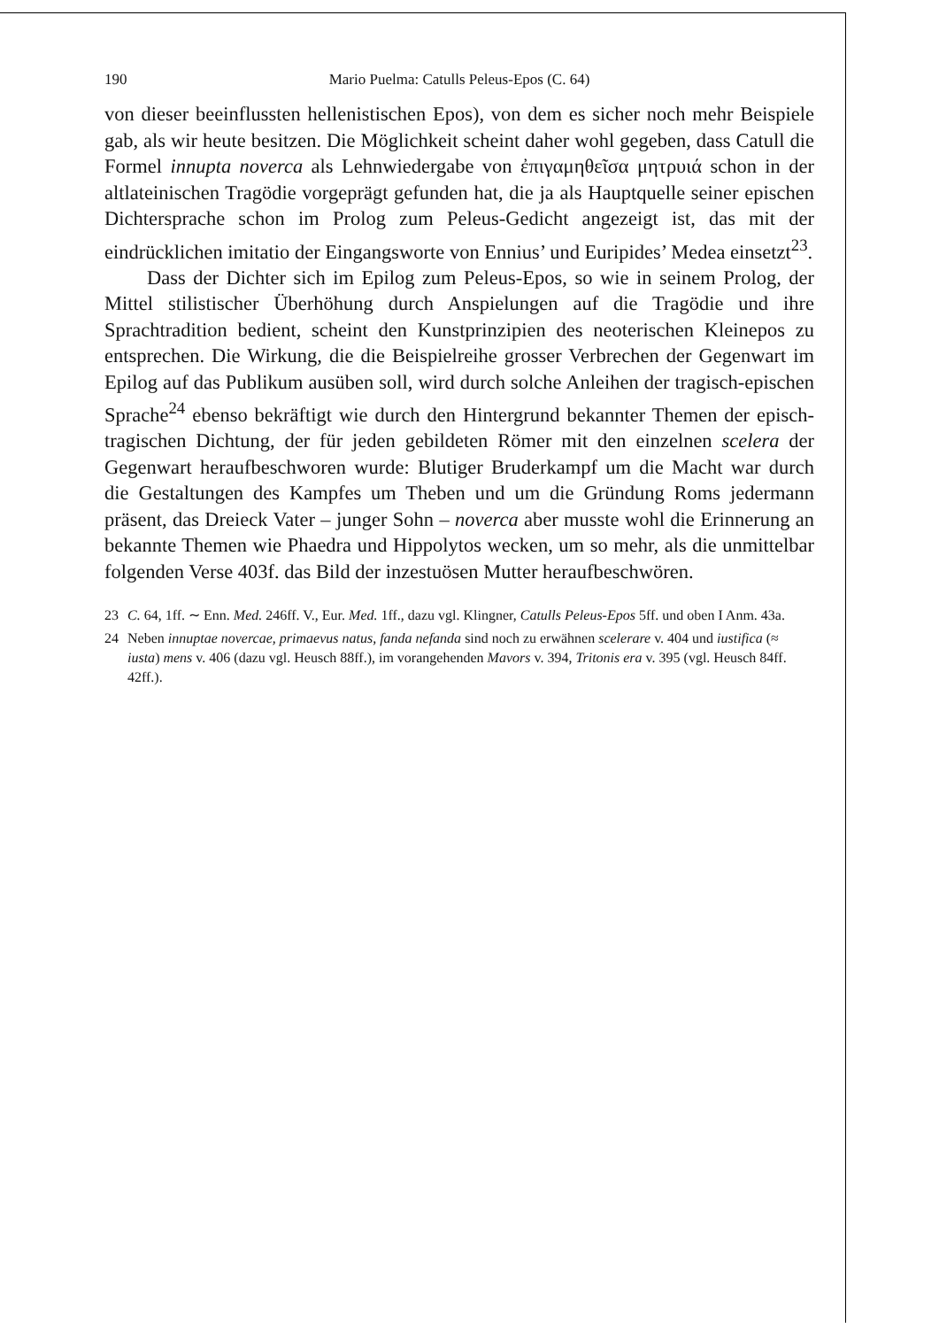190 Mario Puelma: Catulls Peleus-Epos (C. 64)
von dieser beeinflussten hellenistischen Epos), von dem es sicher noch mehr Beispiele gab, als wir heute besitzen. Die Möglichkeit scheint daher wohl gegeben, dass Catull die Formel innupta noverca als Lehnwiedergabe von ἐπιγαμηθεῖσα μητρυιά schon in der altlateinischen Tragödie vorgeprägt gefunden hat, die ja als Hauptquelle seiner epischen Dichtersprache schon im Prolog zum Peleus-Gedicht angezeigt ist, das mit der eindrücklichen imitatio der Eingangsworte von Ennius’ und Euripides’ Medea einsetzt<sup>23</sup>.
Dass der Dichter sich im Epilog zum Peleus-Epos, so wie in seinem Prolog, der Mittel stilistischer Überhöhung durch Anspielungen auf die Tragödie und ihre Sprachtradition bedient, scheint den Kunstprinzipien des neoterischen Kleinepos zu entsprechen. Die Wirkung, die die Beispielreihe grosser Verbrechen der Gegenwart im Epilog auf das Publikum ausüben soll, wird durch solche Anleihen der tragisch-epischen Sprache<sup>24</sup> ebenso bekräftigt wie durch den Hintergrund bekannter Themen der episch-tragischen Dichtung, der für jeden gebildeten Römer mit den einzelnen scelera der Gegenwart heraufbeschworen wurde: Blutiger Bruderkampf um die Macht war durch die Gestaltungen des Kampfes um Theben und um die Gründung Roms jedermann präsent, das Dreieck Vater – junger Sohn – noverca aber musste wohl die Erinnerung an bekannte Themen wie Phaedra und Hippolytos wecken, um so mehr, als die unmittelbar folgenden Verse 403f. das Bild der inzestuösen Mutter heraufbeschwören.
23 C. 64, 1ff. ∼ Enn. Med. 246ff. V., Eur. Med. 1ff., dazu vgl. Klingner, Catulls Peleus-Epos 5ff. und oben I Anm. 43a.
24 Neben innuptae novercae, primaevus natus, fanda nefanda sind noch zu erwähnen scelerare v. 404 und iustifica (≈ iusta) mens v. 406 (dazu vgl. Heusch 88ff.), im vorangehenden Mavors v. 394, Tritonis era v. 395 (vgl. Heusch 84ff. 42ff.).